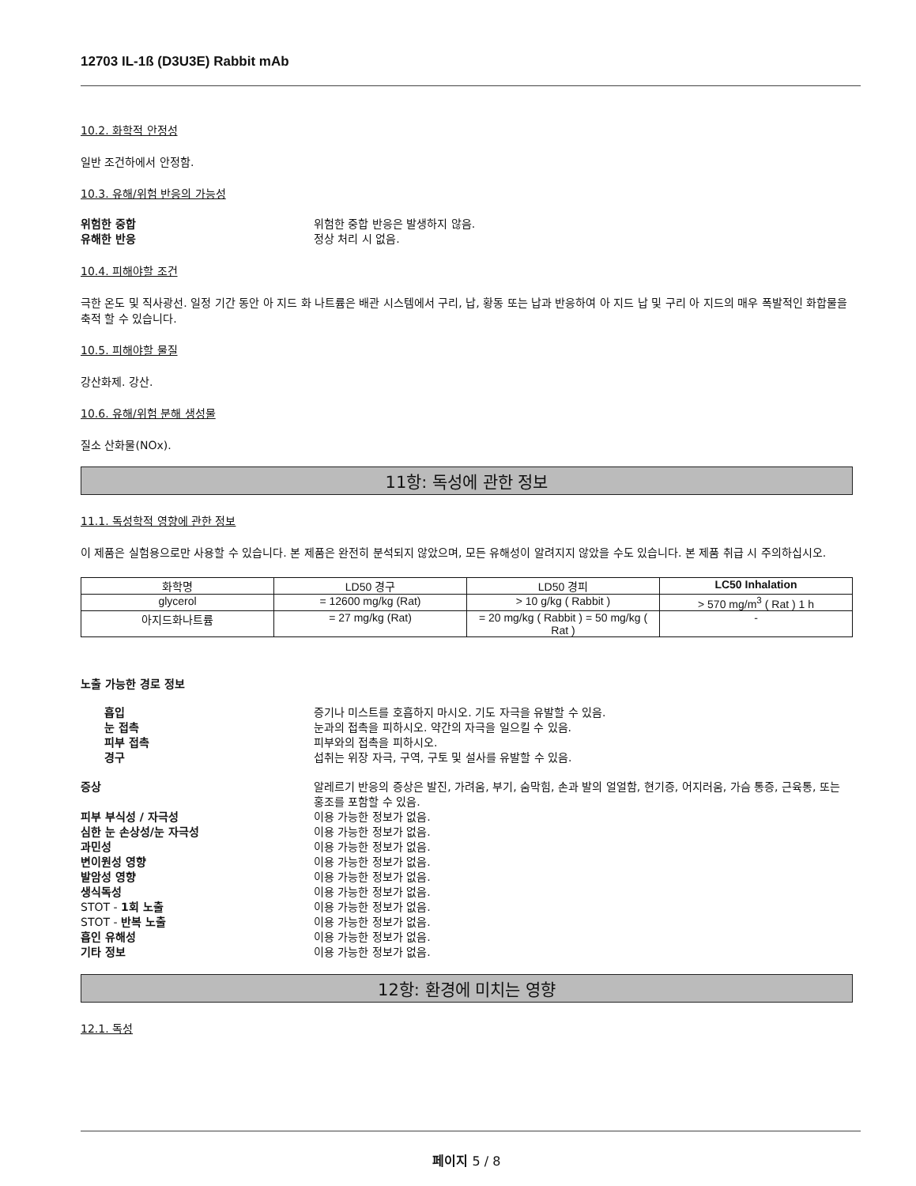12703 IL-1ß (D3U3E) Rabbit mAb
10.2. 화학적 안정성
일반 조건하에서 안정함.
10.3. 유해/위험 반응의 가능성
위험한 중합 위험한 중합 반응은 발생하지 않음. 유해한 반응 정상 처리 시 없음.
10.4. 피해야할 조건
극한 온도 및 직사광선. 일정 기간 동안 아 지드 화 나트륨은 배관 시스템에서 구리, 납, 황동 또는 납과 반응하여 아 지드 납 및 구리 아 지드의 매우 폭발적인 화합물을 축적 할 수 있습니다.
10.5. 피해야할 물질
강산화제. 강산.
10.6. 유해/위험 분해 생성물
질소 산화물(NOx).
11항: 독성에 관한 정보
11.1. 독성학적 영향에 관한 정보
이 제품은 실험용으로만 사용할 수 있습니다. 본 제품은 완전히 분석되지 않았으며, 모든 유해성이 알려지지 않았을 수도 있습니다. 본 제품 취급 시 주의하십시오.
| 화학명 | LD50 경구 | LD50 경피 | LC50 Inhalation |
| --- | --- | --- | --- |
| glycerol | = 12600 mg/kg (Rat) | > 10 g/kg ( Rabbit ) | > 570 mg/m<sup>3</sup> ( Rat ) 1 h |
| 아지드화나트륨 | = 27 mg/kg (Rat) | = 20 mg/kg ( Rabbit ) = 50 mg/kg ( Rat ) | - |
노출 가능한 경로 정보
흡입 증기나 미스트를 호흡하지 마시오. 기도 자극을 유발할 수 있음. 눈 접촉 눈과의 접촉을 피하시오. 약간의 자극을 일으킬 수 있음. 피부 접촉 피부와의 접촉을 피하시오. 경구 섭취는 위장 자극, 구역, 구토 및 설사를 유발할 수 있음.
증상 알레르기 반응의 증상은 발진, 가려움, 부기, 숨막힘, 손과 발의 얼얼함, 현기증, 어지러움, 가슴 통증, 근육통, 또는 홍조를 포함할 수 있음. 피부 부식성 / 자극성 이용 가능한 정보가 없음. 심한 눈 손상성/눈 자극성 이용 가능한 정보가 없음. 과민성 이용 가능한 정보가 없음. 변이원성 영향 이용 가능한 정보가 없음. 발암성 영향 이용 가능한 정보가 없음. 생식독성 이용 가능한 정보가 없음. STOT - 1회 노출 이용 가능한 정보가 없음. STOT - 반복 노출 이용 가능한 정보가 없음. 흡인 유해성 이용 가능한 정보가 없음. 기타 정보 이용 가능한 정보가 없음.
12항: 환경에 미치는 영향
12.1. 독성
페이지 5 / 8